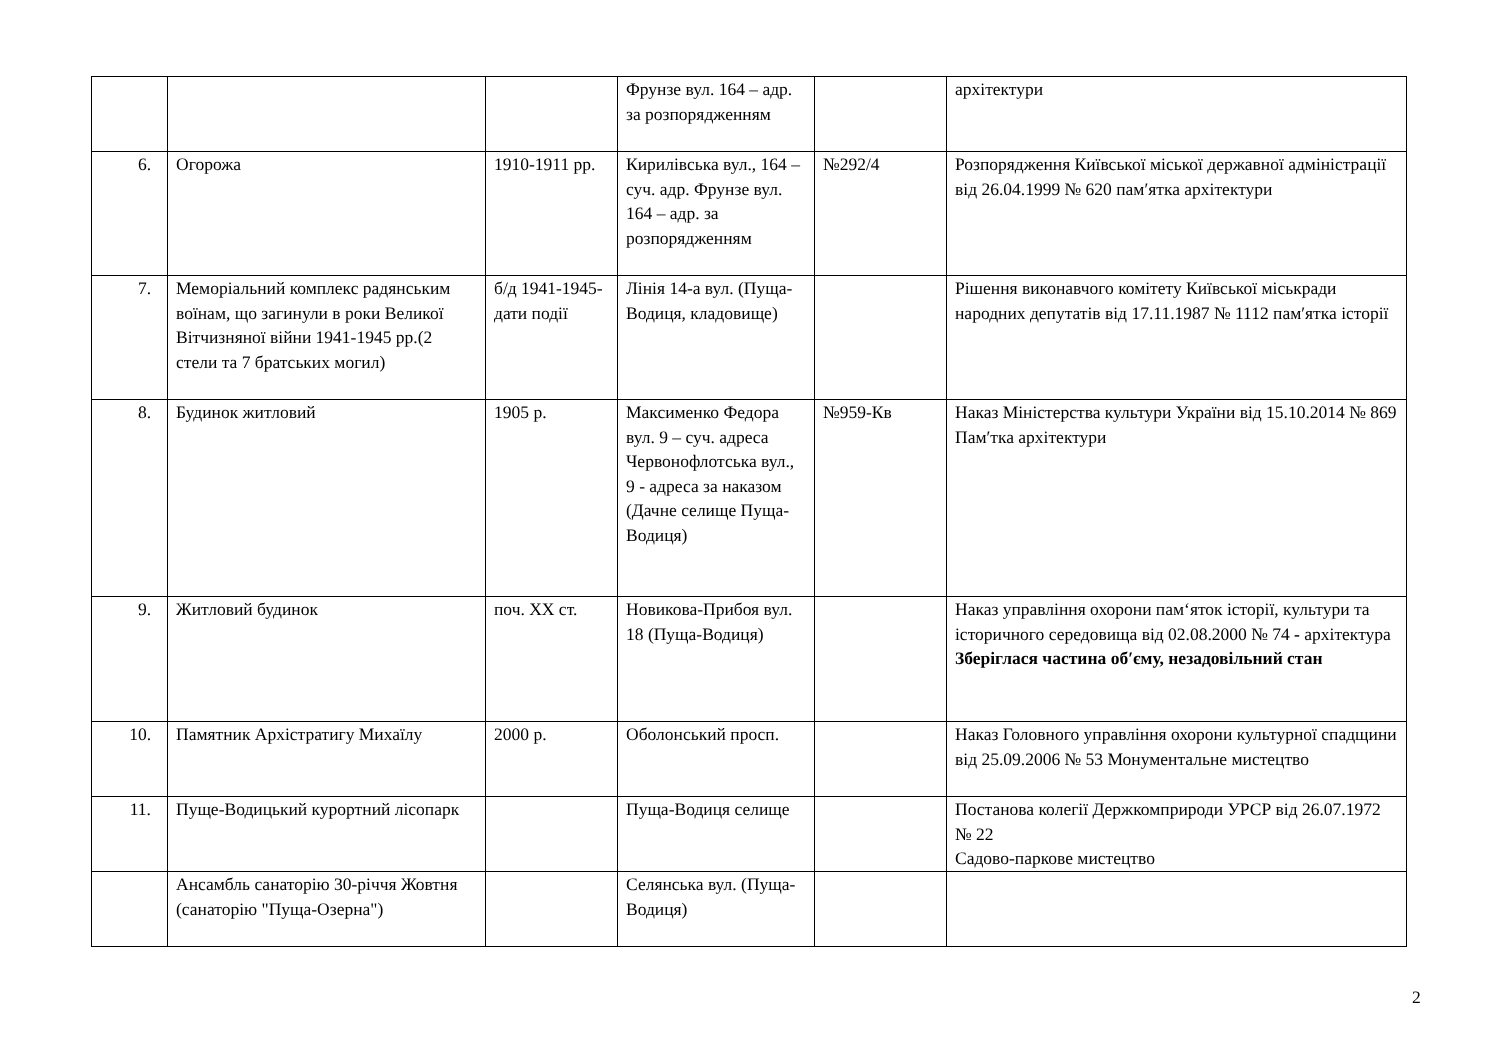| | | | Фрунзе вул. 164 – адр. за розпорядженням | | архітектури |
| 6. | Огорожа | 1910-1911 рр. | Кирилівська вул., 164 – суч. адр. Фрунзе вул. 164 – адр. за розпорядженням | №292/4 | Розпорядження Київської міської державної адміністрації від 26.04.1999 № 620 пам′ятка архітектури |
| 7. | Меморіальний комплекс радянським воїнам, що загинули в роки Великої Вітчизняної війни 1941-1945 рр.(2 стели та 7 братських могил) | б/д 1941-1945- дати події | Лінія 14-а вул. (Пуща-Водиця, кладовище) | | Рішення виконавчого комітету Київської міськради народних депутатів від 17.11.1987 № 1112 пам′ятка історії |
| 8. | Будинок житловий | 1905 р. | Максименко Федора вул. 9 – суч. адреса Червонофлотська вул., 9 - адреса за наказом (Дачне селище Пуща-Водиця) | №959-Кв | Наказ Міністерства культури України від 15.10.2014 № 869 Пам′тка архітектури |
| 9. | Житловий будинок | поч. XX ст. | Новикова-Прибоя вул. 18 (Пуща-Водиця) | | Наказ управління охорони пам‘яток історії, культури та історичного середовища від 02.08.2000 № 74 - архітектура Зберіглася частина об′єму, незадовільний стан |
| 10. | Памятник Архістратигу Михаїлу | 2000 р. | Оболонський просп. | | Наказ Головного управління охорони культурної спадщини від 25.09.2006 № 53 Монументальне мистецтво |
| 11. | Пуще-Водицький курортний лісопарк | | Пуща-Водиця селище | | Постанова колегії Держкомприроди УРСР від 26.07.1972 № 22 Садово-паркове мистецтво |
| | Ансамбль санаторію 30-річчя Жовтня (санаторію "Пуща-Озерна") | | Селянська вул. (Пуща-Водиця) | | |
2